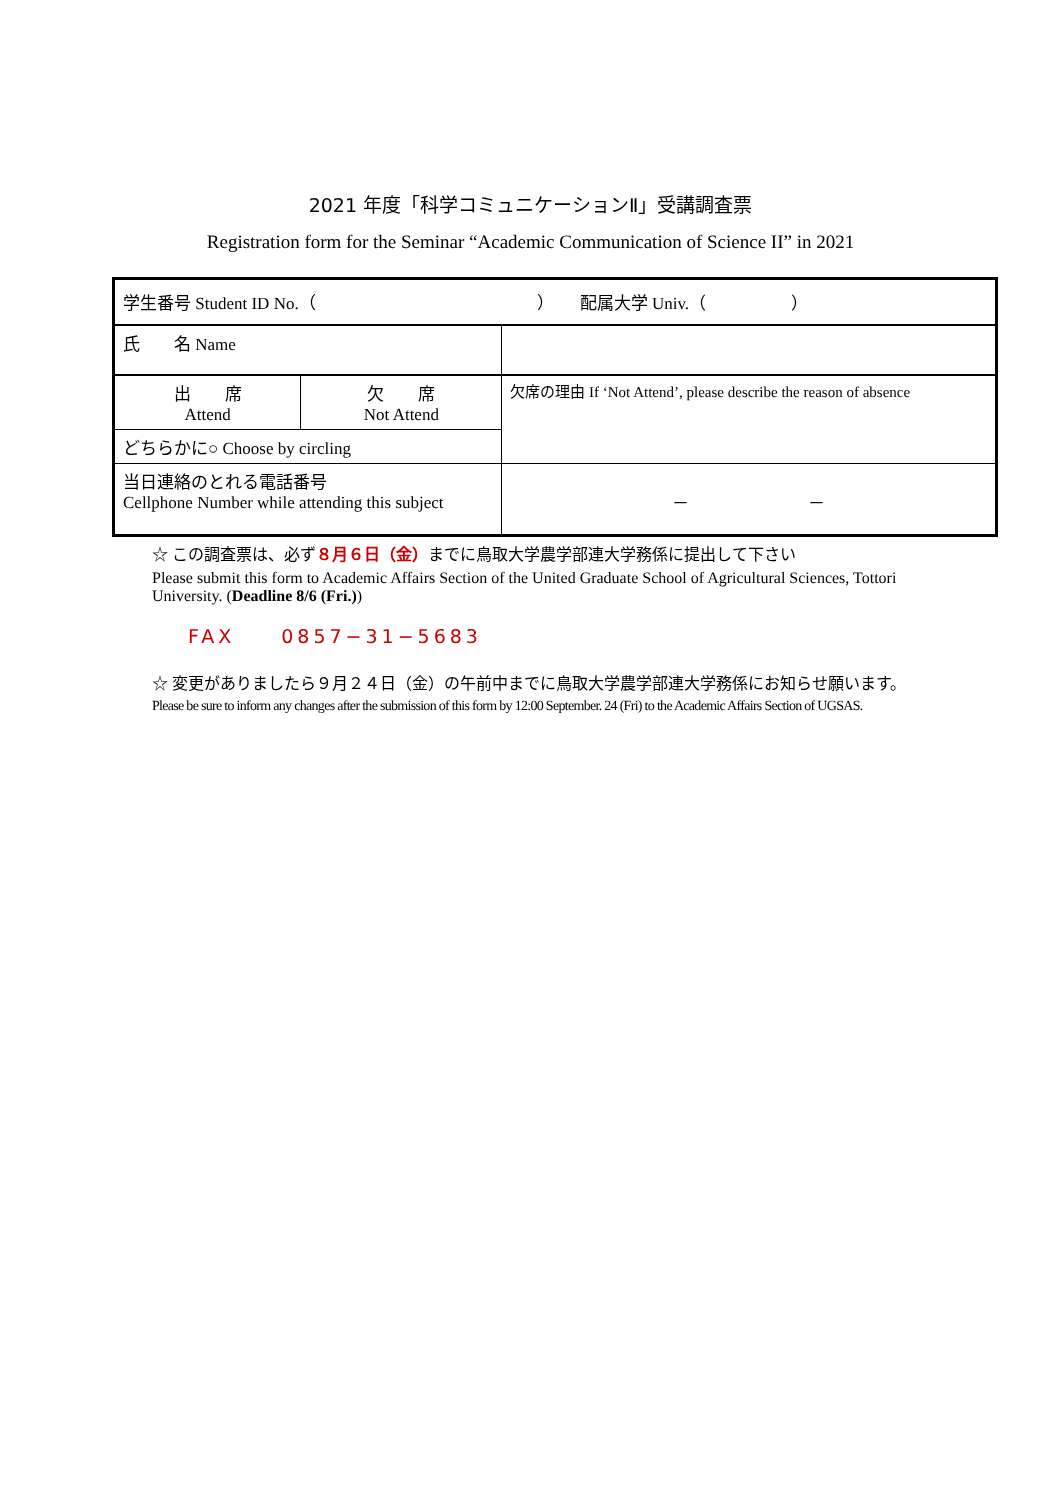2021 年度「科学コミュニケーションⅡ」受講調査票
Registration form for the Seminar “Academic Communication of Science II” in 2021
| 学生番号 Student ID No.（ ） 配属大学 Univ.（ ） | | | |
| 氏 名 Name | | | |
| 出 席 Attend | 欠 席 Not Attend | 欠席の理由 If ‘Not Attend’, please describe the reason of absence | |
| どちらかに○ Choose by circling | | | |
| 当日連絡のとれる電話番号 Cellphone Number while attending this subject | | | － － |
☆ この調査票は、必ず８月６日（金）までに鳥取大学農学部連大学務係に提出して下さい
Please submit this form to Academic Affairs Section of the United Graduate School of Agricultural Sciences, Tottori University. (Deadline 8/6 (Fri.))
FAX　　0857−31−5683
☆ 変更がありましたら９月２４日（金）の午前中までに鳥取大学農学部連大学務係にお知らせ願います。
Please be sure to inform any changes after the submission of this form by 12:00 September. 24 (Fri) to the Academic Affairs Section of UGSAS.